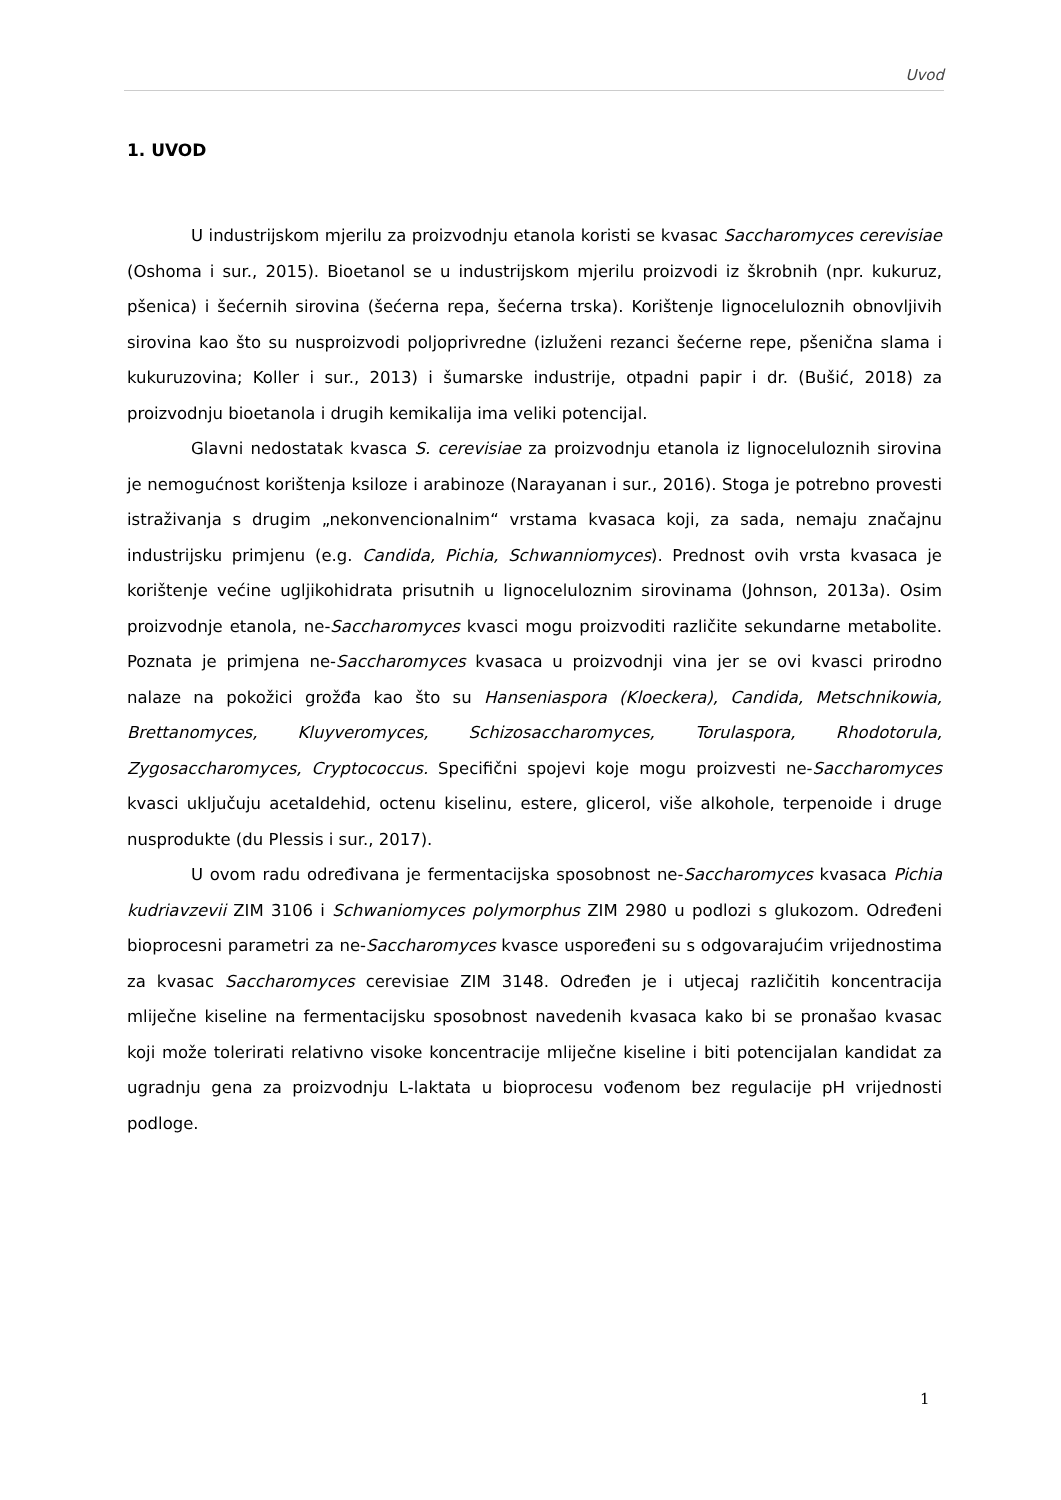Uvod
1. UVOD
U industrijskom mjerilu za proizvodnju etanola koristi se kvasac Saccharomyces cerevisiae (Oshoma i sur., 2015). Bioetanol se u industrijskom mjerilu proizvodi iz škrobnih (npr. kukuruz, pšenica) i šećernih sirovina (šećerna repa, šećerna trska). Korištenje lignoceluloznih obnovljivih sirovina kao što su nusproizvodi poljoprivredne (izluženi rezanci šećerne repe, pšenična slama i kukuruzovina; Koller i sur., 2013) i šumarske industrije, otpadni papir i dr. (Bušić, 2018) za proizvodnju bioetanola i drugih kemikalija ima veliki potencijal.
Glavni nedostatak kvasca S. cerevisiae za proizvodnju etanola iz lignoceluloznih sirovina je nemogućnost korištenja ksiloze i arabinoze (Narayanan i sur., 2016). Stoga je potrebno provesti istraživanja s drugim „nekonvencionalnim“ vrstama kvasaca koji, za sada, nemaju značajnu industrijsku primjenu (e.g. Candida, Pichia, Schwanniomyces). Prednost ovih vrsta kvasaca je korištenje većine ugljikohidrata prisutnih u lignoceluloznim sirovinama (Johnson, 2013a). Osim proizvodnje etanola, ne-Saccharomyces kvasci mogu proizvoditi različite sekundarne metabolite. Poznata je primjena ne-Saccharomyces kvasaca u proizvodnji vina jer se ovi kvasci prirodno nalaze na pokožici grožđa kao što su Hanseniaspora (Kloeckera), Candida, Metschnikowia, Brettanomyces, Kluyveromyces, Schizosaccharomyces, Torulaspora, Rhodotorula, Zygosaccharomyces, Cryptococcus. Specifični spojevi koje mogu proizvesti ne-Saccharomyces kvasci uključuju acetaldehid, octenu kiselinu, estere, glicerol, više alkohole, terpenoide i druge nusprodukte (du Plessis i sur., 2017).
U ovom radu određivana je fermentacijska sposobnost ne-Saccharomyces kvasaca Pichia kudriavzevii ZIM 3106 i Schwaniomyces polymorphus ZIM 2980 u podlozi s glukozom. Određeni bioprocesni parametri za ne-Saccharomyces kvasce uspoređeni su s odgovarajućim vrijednostima za kvasac Saccharomyces cerevisiae ZIM 3148. Određen je i utjecaj različitih koncentracija mliječne kiseline na fermentacijsku sposobnost navedenih kvasaca kako bi se pronašao kvasac koji može tolerirati relativno visoke koncentracije mliječne kiseline i biti potencijalan kandidat za ugradnju gena za proizvodnju L-laktata u bioprocesu vođenom bez regulacije pH vrijednosti podloge.
1